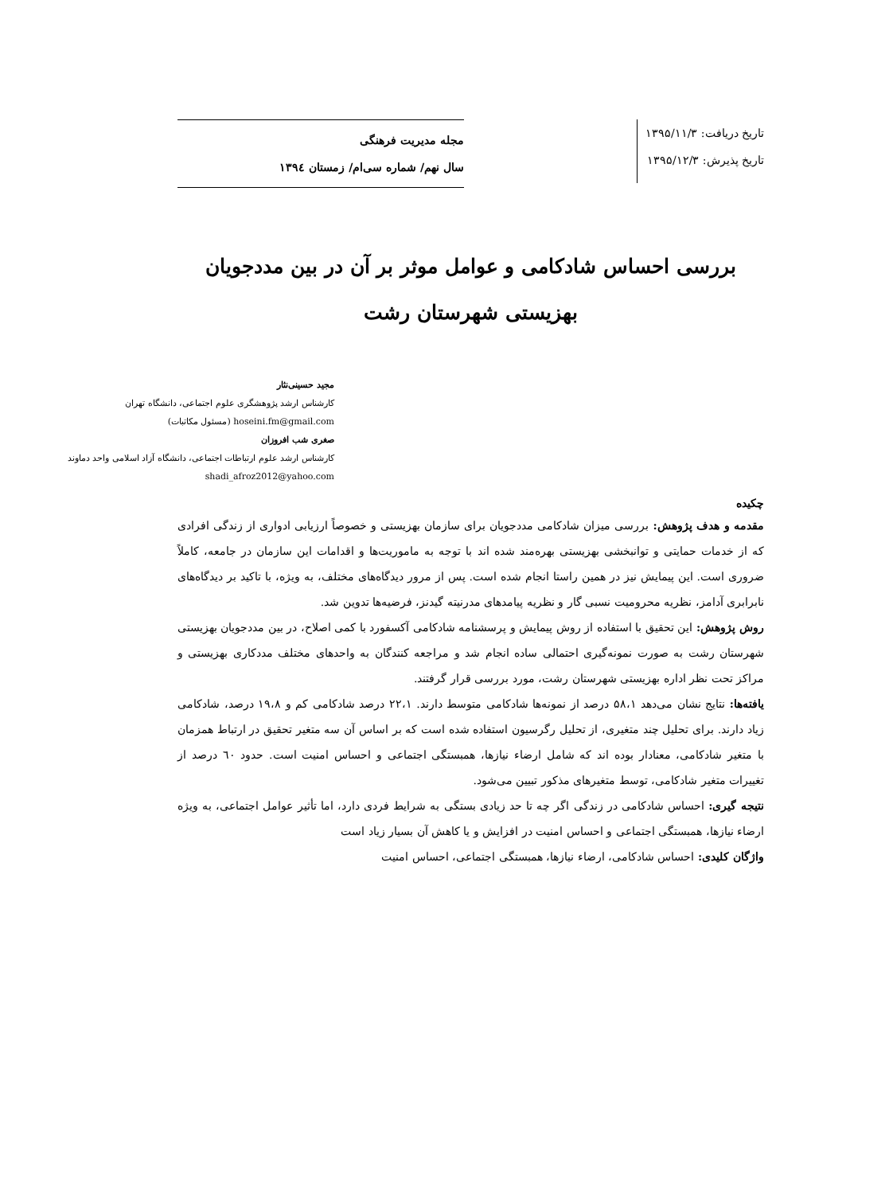تاریخ دریافت: ۱۳۹۵/۱۱/۳
تاریخ پذیرش: ۱۳۹۵/۱۲/۳
مجله مدیریت فرهنگی
سال نهم/ شماره سی‌ام/ زمستان ۱۳۹٤
بررسی احساس شادکامی و عوامل موثر بر آن در بین مددجویان
بهزیستی شهرستان رشت
مجید حسینی‌نثار
کارشناس ارشد پژوهشگری علوم اجتماعی، دانشگاه تهران
hoseini.fm@gmail.com (مسئول مکاتبات)
صغری شب افروزان
کارشناس ارشد علوم ارتباطات اجتماعی، دانشگاه آزاد اسلامی واحد دماوند
shadi_afroz2012@yahoo.com
چکیده
مقدمه و هدف پژوهش: بررسی میزان شادکامی مددجویان برای سازمان بهزیستی و خصوصاً ارزیابی ادواری از زندگی افرادی که از خدمات حمایتی و توانبخشی بهزیستی بهره‌مند شده اند با توجه به ماموریت‌ها و اقدامات این سازمان در جامعه، کاملاً ضروری است. این پیمایش نیز در همین راستا انجام شده است. پس از مرور دیدگاه‌های مختلف، به ویژه، با تاکید بر دیدگاه‌های نابرابری آدامز، نظریه محرومیت نسبی گار و نظریه پیامدهای مدرنیته گیدنز، فرضیه‌ها تدوین شد.
روش پژوهش: این تحقیق با استفاده از روش پیمایش و پرسشنامه شادکامی آکسفورد با کمی اصلاح، در بین مددجویان بهزیستی شهرستان رشت به صورت نمونه‌گیری احتمالی ساده انجام شد و مراجعه کنندگان به واحدهای مختلف مددکاری بهزیستی و مراکز تحت نظر اداره بهزیستی شهرستان رشت، مورد بررسی قرار گرفتند.
یافته‌ها: نتایج نشان می‌دهد ۵۸،۱ درصد از نمونه‌ها شادکامی متوسط دارند. ۲۲،۱ درصد شادکامی کم و ۱۹،۸ درصد، شادکامی زیاد دارند. برای تحلیل چند متغیری، از تحلیل رگرسیون استفاده شده است که بر اساس آن سه متغیر تحقیق در ارتباط همزمان با متغیر شادکامی، معنادار بوده اند که شامل ارضاء نیازها، همبستگی اجتماعی و احساس امنیت است. حدود ٦۰ درصد از تغییرات متغیر شادکامی، توسط متغیرهای مذکور تبیین می‌شود.
نتیجه گیری: احساس شادکامی در زندگی اگر چه تا حد زیادی بستگی به شرایط فردی دارد، اما تأثیر عوامل اجتماعی، به ویژه ارضاء نیازها، همبستگی اجتماعی و احساس امنیت در افزایش و یا کاهش آن بسیار زیاد است
واژگان کلیدی: احساس شادکامی، ارضاء نیازها، همبستگی اجتماعی، احساس امنیت